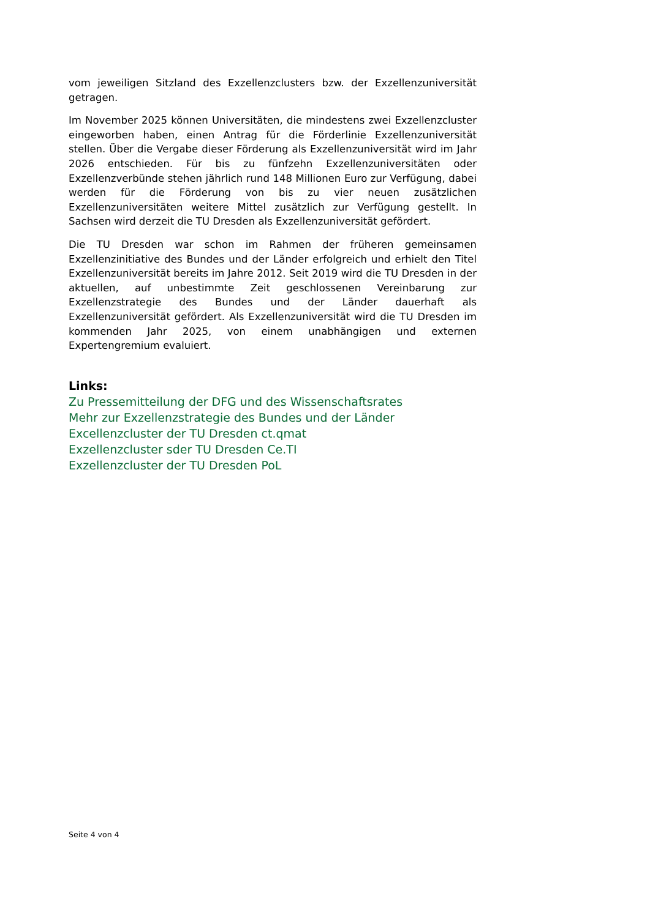vom jeweiligen Sitzland des Exzellenzclusters bzw. der Exzellenzuniversität getragen.
Im November 2025 können Universitäten, die mindestens zwei Exzellenzcluster eingeworben haben, einen Antrag für die Förderlinie Exzellenzuniversität stellen. Über die Vergabe dieser Förderung als Exzellenzuniversität wird im Jahr 2026 entschieden. Für bis zu fünfzehn Exzellenzuniversitäten oder Exzellenzverbünde stehen jährlich rund 148 Millionen Euro zur Verfügung, dabei werden für die Förderung von bis zu vier neuen zusätzlichen Exzellenzuniversitäten weitere Mittel zusätzlich zur Verfügung gestellt. In Sachsen wird derzeit die TU Dresden als Exzellenzuniversität gefördert.
Die TU Dresden war schon im Rahmen der früheren gemeinsamen Exzellenzinitiative des Bundes und der Länder erfolgreich und erhielt den Titel Exzellenzuniversität bereits im Jahre 2012. Seit 2019 wird die TU Dresden in der aktuellen, auf unbestimmte Zeit geschlossenen Vereinbarung zur Exzellenzstrategie des Bundes und der Länder dauerhaft als Exzellenzuniversität gefördert. Als Exzellenzuniversität wird die TU Dresden im kommenden Jahr 2025, von einem unabhängigen und externen Expertengremium evaluiert.
Links:
Zu Pressemitteilung der DFG und des Wissenschaftsrates
Mehr zur Exzellenzstrategie des Bundes und der Länder
Excellenzcluster der TU Dresden ct.qmat
Exzellenzcluster sder TU Dresden Ce.TI
Exzellenzcluster der TU Dresden PoL
Seite 4 von 4